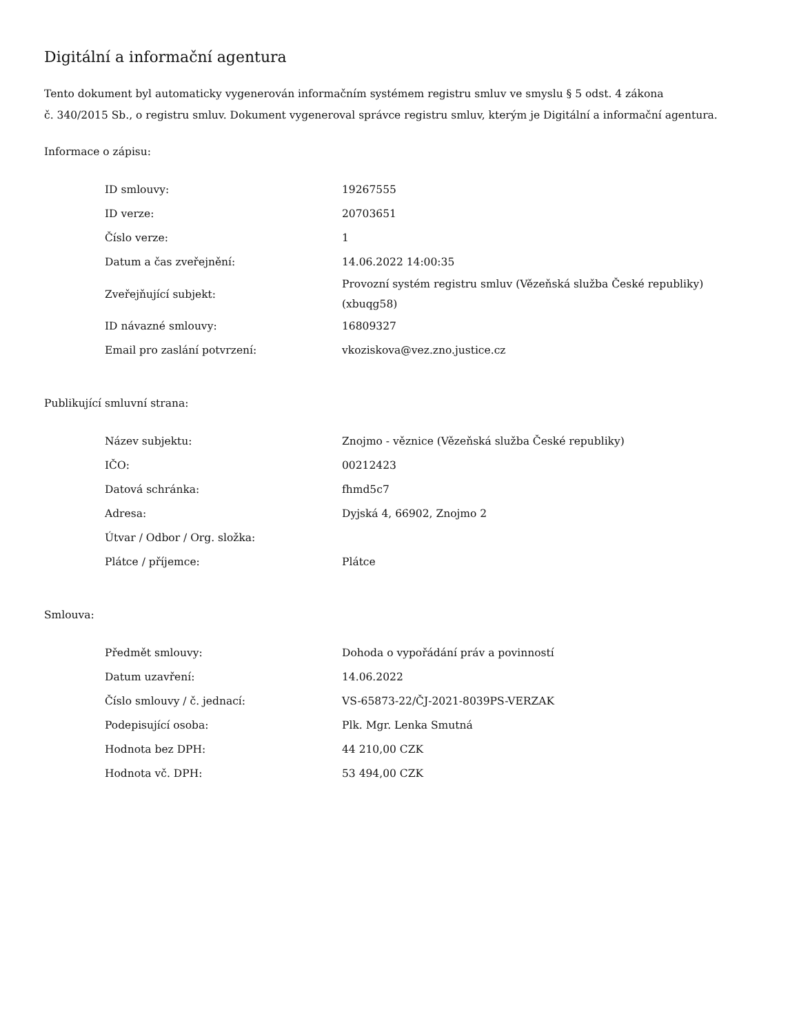Digitální a informační agentura
Tento dokument byl automaticky vygenerován informačním systémem registru smluv ve smyslu § 5 odst. 4 zákona
č. 340/2015 Sb., o registru smluv. Dokument vygeneroval správce registru smluv, kterým je Digitální a informační agentura.
Informace o zápisu:
| ID smlouvy: | 19267555 |
| ID verze: | 20703651 |
| Číslo verze: | 1 |
| Datum a čas zveřejnění: | 14.06.2022 14:00:35 |
| Zveřejňující subjekt: | Provozní systém registru smluv (Vězeňská služba České republiky) (xbuqg58) |
| ID návazné smlouvy: | 16809327 |
| Email pro zaslání potvrzení: | vkoziskova@vez.zno.justice.cz |
Publikující smluvní strana:
| Název subjektu: | Znojmo - věznice (Vězeňská služba České republiky) |
| IČO: | 00212423 |
| Datová schránka: | fhmd5c7 |
| Adresa: | Dyjská 4, 66902, Znojmo 2 |
| Útvar / Odbor / Org. složka: | |
| Plátce / příjemce: | Plátce |
Smlouva:
| Předmět smlouvy: | Dohoda o vypořádání práv a povinností |
| Datum uzavření: | 14.06.2022 |
| Číslo smlouvy / č. jednací: | VS-65873-22/ČJ-2021-8039PS-VERZAK |
| Podepisující osoba: | Plk. Mgr. Lenka Smutná |
| Hodnota bez DPH: | 44 210,00 CZK |
| Hodnota vč. DPH: | 53 494,00 CZK |